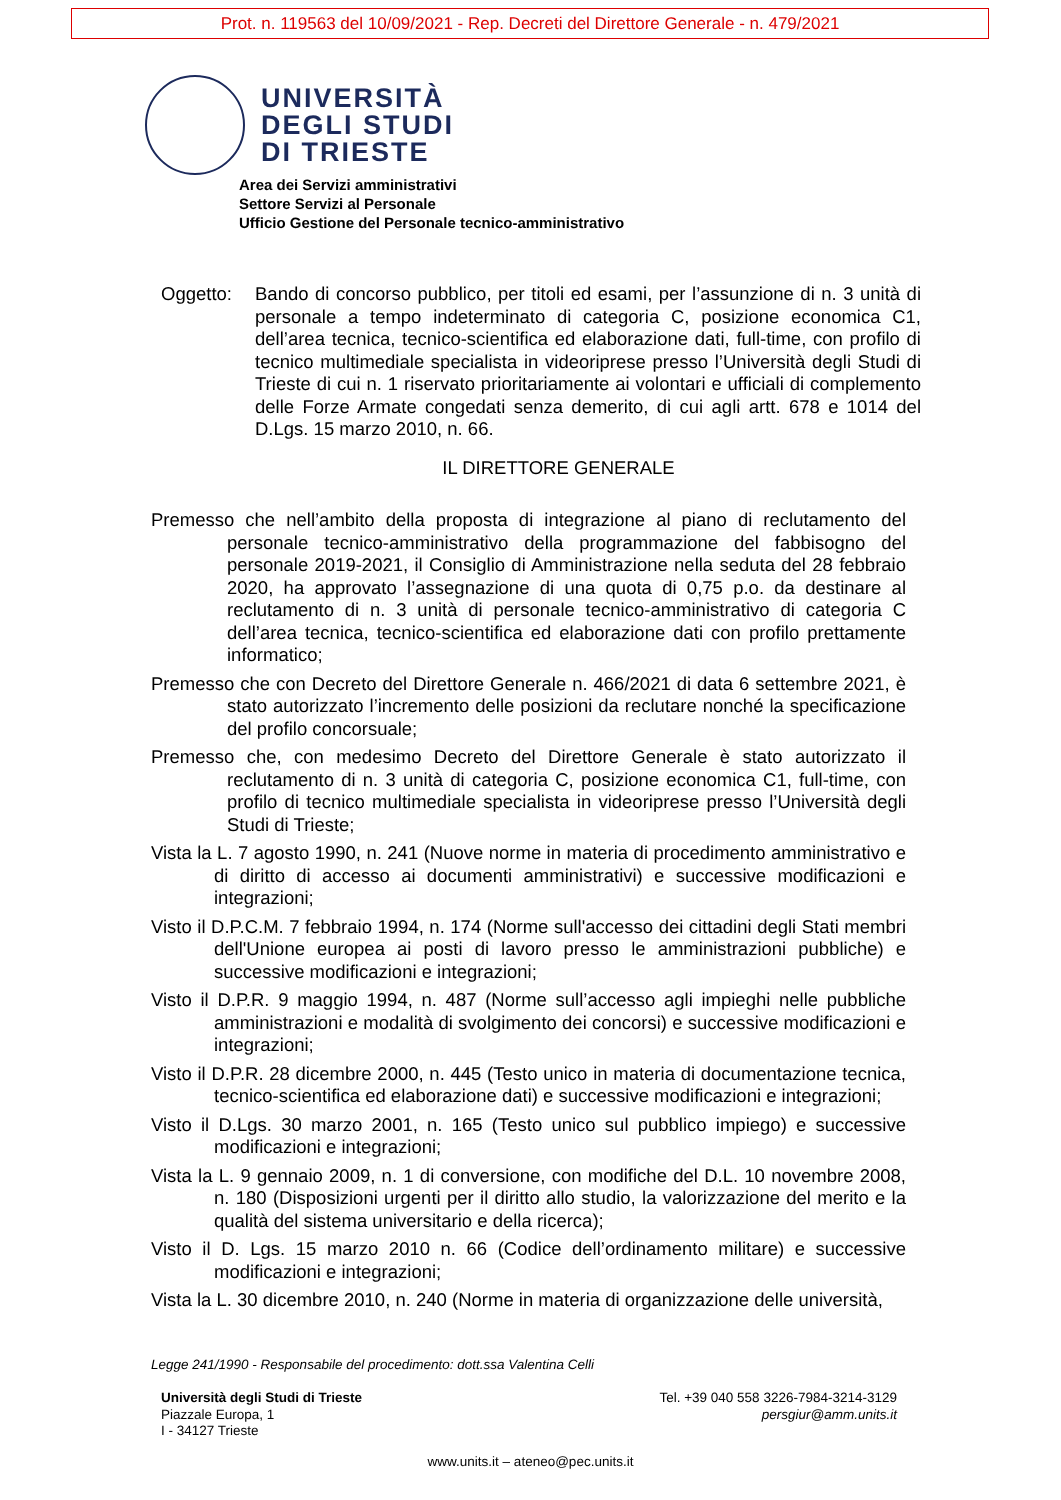Prot. n. 119563 del 10/09/2021 - Rep. Decreti del Direttore Generale - n. 479/2021
UNIVERSITÀ
DEGLI STUDI
DI TRIESTE
Area dei Servizi amministrativi
Settore Servizi al Personale
Ufficio Gestione del Personale tecnico-amministrativo
Oggetto: Bando di concorso pubblico, per titoli ed esami, per l’assunzione di n. 3 unità di personale a tempo indeterminato di categoria C, posizione economica C1, dell’area tecnica, tecnico-scientifica ed elaborazione dati, full-time, con profilo di tecnico multimediale specialista in videoriprese presso l’Università degli Studi di Trieste di cui n. 1 riservato prioritariamente ai volontari e ufficiali di complemento delle Forze Armate congedati senza demerito, di cui agli artt. 678 e 1014 del D.Lgs. 15 marzo 2010, n. 66.
IL DIRETTORE GENERALE
Premesso che nell’ambito della proposta di integrazione al piano di reclutamento del personale tecnico-amministrativo della programmazione del fabbisogno del personale 2019-2021, il Consiglio di Amministrazione nella seduta del 28 febbraio 2020, ha approvato l’assegnazione di una quota di 0,75 p.o. da destinare al reclutamento di n. 3 unità di personale tecnico-amministrativo di categoria C dell’area tecnica, tecnico-scientifica ed elaborazione dati con profilo prettamente informatico;
Premesso che con Decreto del Direttore Generale n. 466/2021 di data 6 settembre 2021, è stato autorizzato l’incremento delle posizioni da reclutare nonché la specificazione del profilo concorsuale;
Premesso che, con medesimo Decreto del Direttore Generale è stato autorizzato il reclutamento di n. 3 unità di categoria C, posizione economica C1, full-time, con profilo di tecnico multimediale specialista in videoriprese presso l’Università degli Studi di Trieste;
Vista la L. 7 agosto 1990, n. 241 (Nuove norme in materia di procedimento amministrativo e di diritto di accesso ai documenti amministrativi) e successive modificazioni e integrazioni;
Visto il D.P.C.M. 7 febbraio 1994, n. 174 (Norme sull'accesso dei cittadini degli Stati membri dell'Unione europea ai posti di lavoro presso le amministrazioni pubbliche) e successive modificazioni e integrazioni;
Visto il D.P.R. 9 maggio 1994, n. 487 (Norme sull’accesso agli impieghi nelle pubbliche amministrazioni e modalità di svolgimento dei concorsi) e successive modificazioni e integrazioni;
Visto il D.P.R. 28 dicembre 2000, n. 445 (Testo unico in materia di documentazione tecnica, tecnico-scientifica ed elaborazione dati) e successive modificazioni e integrazioni;
Visto il D.Lgs. 30 marzo 2001, n. 165 (Testo unico sul pubblico impiego) e successive modificazioni e integrazioni;
Vista la L. 9 gennaio 2009, n. 1 di conversione, con modifiche del D.L. 10 novembre 2008, n. 180 (Disposizioni urgenti per il diritto allo studio, la valorizzazione del merito e la qualità del sistema universitario e della ricerca);
Visto il D. Lgs. 15 marzo 2010 n. 66 (Codice dell’ordinamento militare) e successive modificazioni e integrazioni;
Vista la L. 30 dicembre 2010, n. 240 (Norme in materia di organizzazione delle università,
Legge 241/1990 - Responsabile del procedimento: dott.ssa Valentina Celli
Università degli Studi di Trieste
Piazzale Europa, 1
I - 34127 Trieste
Tel. +39 040 558 3226-7984-3214-3129
persgiur@amm.units.it
www.units.it – ateneo@pec.units.it